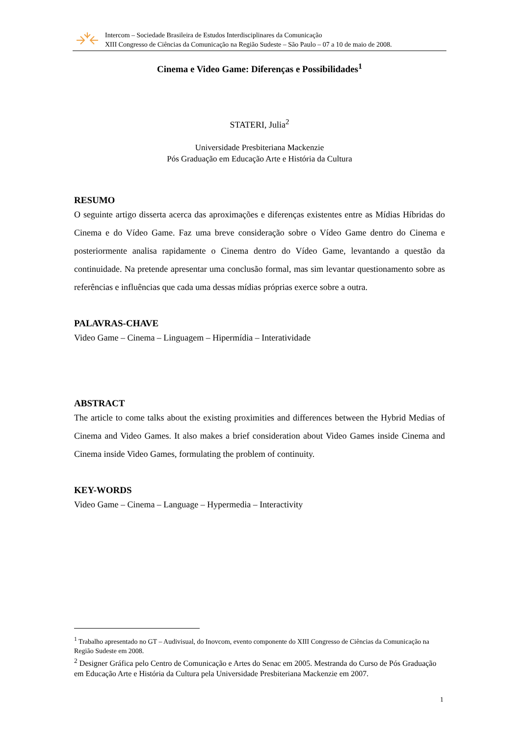Intercom – Sociedade Brasileira de Estudos Interdisciplinares da Comunicação
XIII Congresso de Ciências da Comunicação na Região Sudeste – São Paulo – 07 a 10 de maio de 2008.
Cinema e Video Game: Diferenças e Possibilidades<sup>1</sup>
STATERI, Julia<sup>2</sup>
Universidade Presbiteriana Mackenzie
Pós Graduação em Educação Arte e História da Cultura
RESUMO
O seguinte artigo disserta acerca das aproximações e diferenças existentes entre as Mídias Híbridas do Cinema e do Vídeo Game. Faz uma breve consideração sobre o Vídeo Game dentro do Cinema e posteriormente analisa rapidamente o Cinema dentro do Vídeo Game, levantando a questão da continuidade. Na pretende apresentar uma conclusão formal, mas sim levantar questionamento sobre as referências e influências que cada uma dessas mídias próprias exerce sobre a outra.
PALAVRAS-CHAVE
Video Game – Cinema – Linguagem – Hipermídia – Interatividade
ABSTRACT
The article to come talks about the existing proximities and differences between the Hybrid Medias of Cinema and Video Games. It also makes a brief consideration about Video Games inside Cinema and Cinema inside Video Games, formulating the problem of continuity.
KEY-WORDS
Video Game – Cinema – Language – Hypermedia – Interactivity
<sup>1</sup> Trabalho apresentado no GT – Audivisual, do Inovcom, evento componente do XIII Congresso de Ciências da Comunicação na Região Sudeste em 2008.
<sup>2</sup> Designer Gráfica pelo Centro de Comunicação e Artes do Senac em 2005. Mestranda do Curso de Pós Graduação em Educação Arte e História da Cultura pela Universidade Presbiteriana Mackenzie em 2007.
1